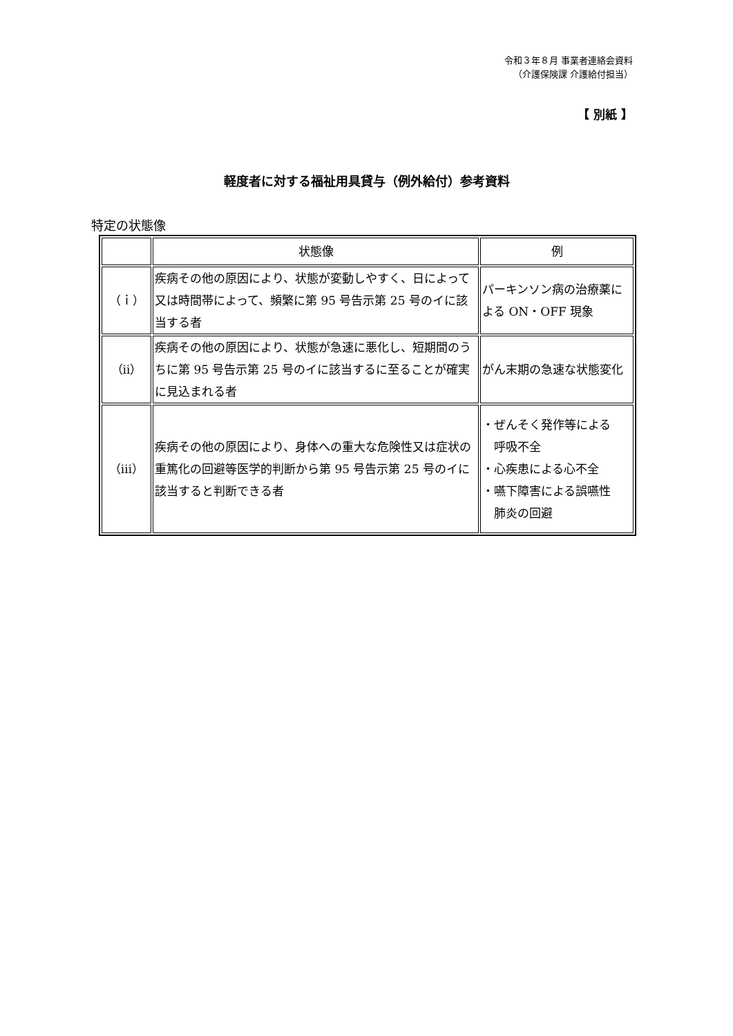令和３年８月 事業者連絡会資料
（介護保険課 介護給付担当）
【 別紙 】
軽度者に対する福祉用具貸与（例外給付）参考資料
特定の状態像
| | 状態像 | 例 |
| --- | --- | --- |
| （ｉ） | 疾病その他の原因により、状態が変動しやすく、日によって又は時間帯によって、頻繁に第 95 号告示第 25 号のイに該当する者 | パーキンソン病の治療薬による ON・OFF 現象 |
| （ⅱ） | 疾病その他の原因により、状態が急速に悪化し、短期間のうちに第 95 号告示第 25 号のイに該当するに至ることが確実に見込まれる者 | がん末期の急速な状態変化 |
| （ⅲ） | 疾病その他の原因により、身体への重大な危険性又は症状の重篤化の回避等医学的判断から第 95 号告示第 25 号のイに該当すると判断できる者 | ・ぜんそく発作等による 呼吸不全 ・心疾患による心不全 ・嚥下障害による誤嚥性 肺炎の回避 |